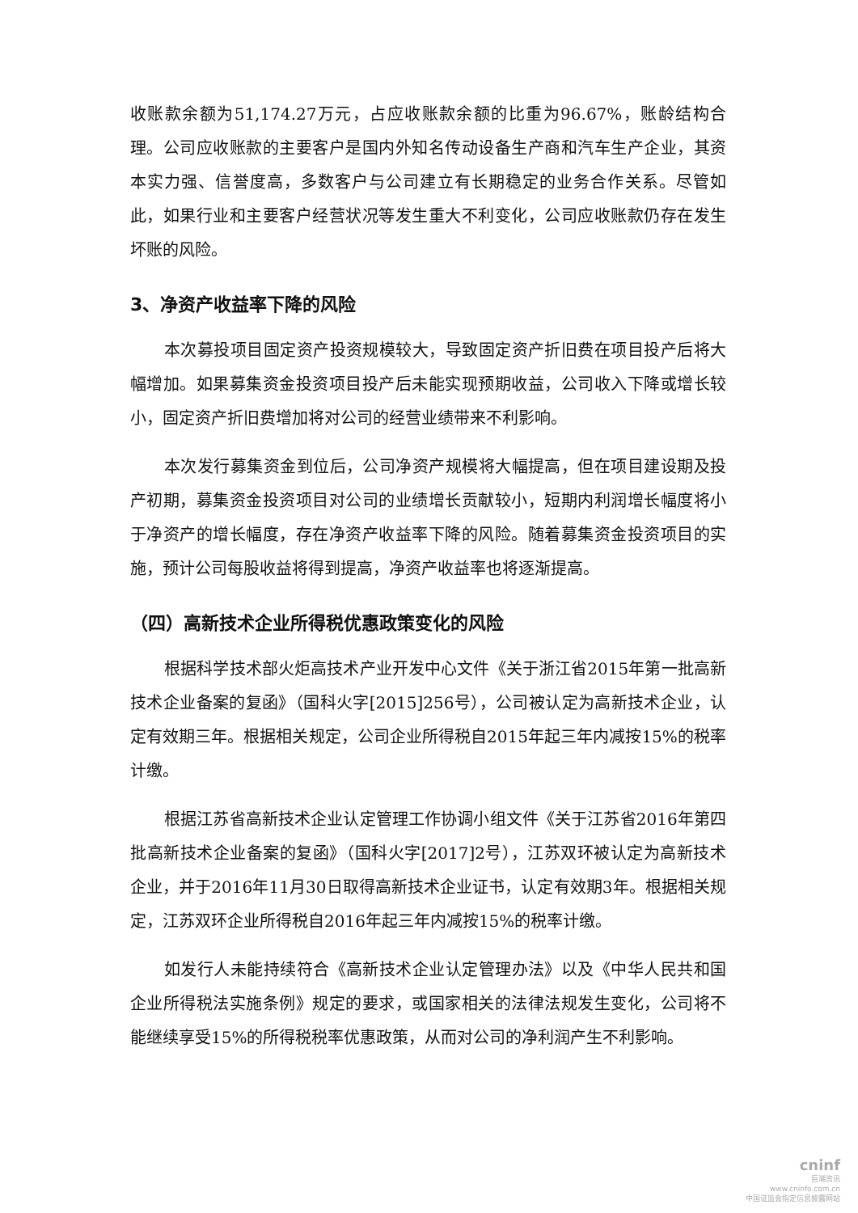收账款余额为51,174.27万元，占应收账款余额的比重为96.67%，账龄结构合理。公司应收账款的主要客户是国内外知名传动设备生产商和汽车生产企业，其资本实力强、信誉度高，多数客户与公司建立有长期稳定的业务合作关系。尽管如此，如果行业和主要客户经营状况等发生重大不利变化，公司应收账款仍存在发生坏账的风险。
3、净资产收益率下降的风险
本次募投项目固定资产投资规模较大，导致固定资产折旧费在项目投产后将大幅增加。如果募集资金投资项目投产后未能实现预期收益，公司收入下降或增长较小，固定资产折旧费增加将对公司的经营业绩带来不利影响。
本次发行募集资金到位后，公司净资产规模将大幅提高，但在项目建设期及投产初期，募集资金投资项目对公司的业绩增长贡献较小，短期内利润增长幅度将小于净资产的增长幅度，存在净资产收益率下降的风险。随着募集资金投资项目的实施，预计公司每股收益将得到提高，净资产收益率也将逐渐提高。
（四）高新技术企业所得税优惠政策变化的风险
根据科学技术部火炬高技术产业开发中心文件《关于浙江省2015年第一批高新技术企业备案的复函》（国科火字[2015]256号），公司被认定为高新技术企业，认定有效期三年。根据相关规定，公司企业所得税自2015年起三年内减按15%的税率计缴。
根据江苏省高新技术企业认定管理工作协调小组文件《关于江苏省2016年第四批高新技术企业备案的复函》（国科火字[2017]2号），江苏双环被认定为高新技术企业，并于2016年11月30日取得高新技术企业证书，认定有效期3年。根据相关规定，江苏双环企业所得税自2016年起三年内减按15%的税率计缴。
如发行人未能持续符合《高新技术企业认定管理办法》以及《中华人民共和国企业所得税法实施条例》规定的要求，或国家相关的法律法规发生变化，公司将不能继续享受15%的所得税税率优惠政策，从而对公司的净利润产生不利影响。
cninf
巨潮资讯
www.cninfo.com.cn
中国证监会指定信息披露网站